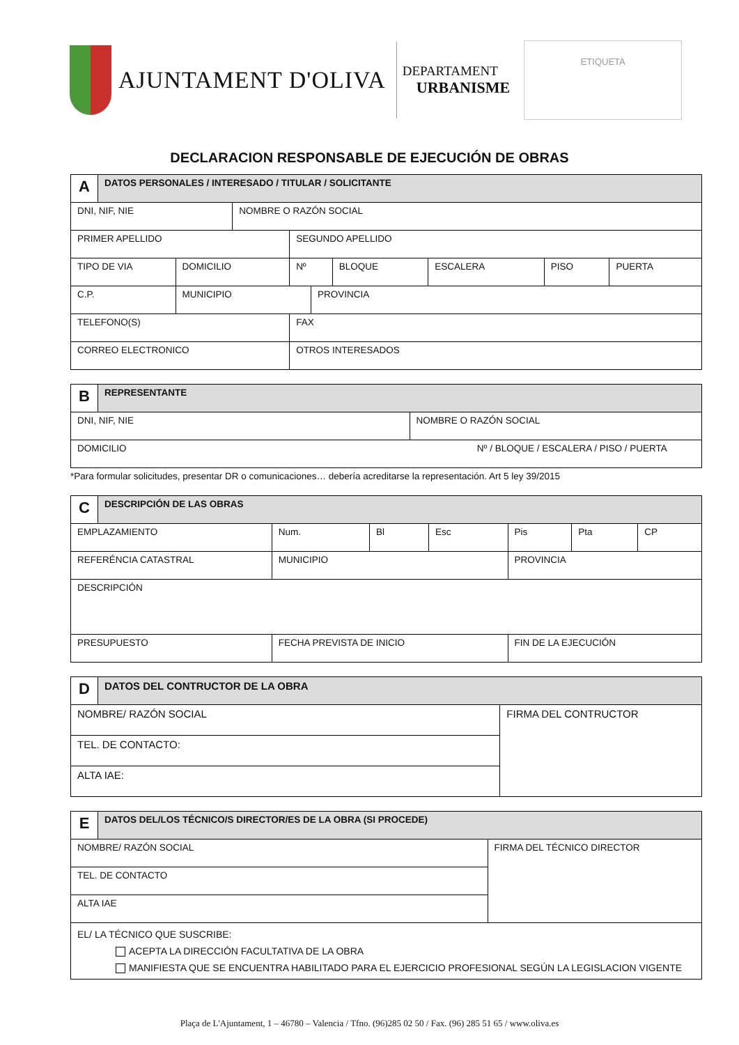AJUNTAMENT D'OLIVA
DEPARTAMENT
URBANISME
ETIQUETA
DECLARACION RESPONSABLE DE EJECUCIÓN DE OBRAS
| A | DATOS PERSONALES / INTERESADO / TITULAR / SOLICITANTE | | | | | | | | |
| DNI, NIF, NIE | | | NOMBRE O RAZÓN SOCIAL | | | | | | |
| PRIMER APELLIDO | | | | SEGUNDO APELLIDO | | | | | |
| TIPO DE VIA | | DOMICILIO | | Nº | | BLOQUE | ESCALERA | PISO | PUERTA |
| C.P. | | MUNICIPIO | | | PROVINCIA | | | | |
| TELEFONO(S) | | | | FAX | | | | | |
| CORREO ELECTRONICO | | | | OTROS INTERESADOS | | | | | |
| B | REPRESENTANTE | |
| DNI, NIF, NIE | | NOMBRE O RAZÓN SOCIAL |
| DOMICILIO Nº / BLOQUE / ESCALERA / PISO / PUERTA | | |
*Para formular solicitudes, presentar DR o comunicaciones… debería acreditarse la representación. Art 5 ley 39/2015
| C | DESCRIPCIÓN DE LAS OBRAS | | | | | | |
| EMPLAZAMIENTO | | Num. | Bl | Esc | Pis | Pta | CP |
| REFERÉNCIA CATASTRAL | | MUNICIPIO | | | PROVINCIA | | |
| DESCRIPCIÓN | | | | | | | |
| PRESUPUESTO | | FECHA PREVISTA DE INICIO | | | FIN DE LA EJECUCIÓN | | |
| D | DATOS DEL CONTRUCTOR DE LA OBRA | |
| NOMBRE/ RAZÓN SOCIAL | | FIRMA DEL CONTRUCTOR |
| TEL. DE CONTACTO: | | |
| ALTA IAE: | | |
| E | DATOS DEL/LOS TÉCNICO/S DIRECTOR/ES DE LA OBRA (SI PROCEDE) | |
| NOMBRE/ RAZÓN SOCIAL | | FIRMA DEL TÉCNICO DIRECTOR |
| TEL. DE CONTACTO | | |
| ALTA IAE | | |
| EL/ LA TÉCNICO QUE SUSCRIBE: ACEPTA LA DIRECCIÓN FACULTATIVA DE LA OBRA MANIFIESTA QUE SE ENCUENTRA HABILITADO PARA EL EJERCICIO PROFESIONAL SEGÚN LA LEGISLACION VIGENTE | | |
Plaça de L'Ajuntament, 1 – 46780 – Valencia / Tfno. (96)285 02 50 / Fax. (96) 285 51 65 / www.oliva.es